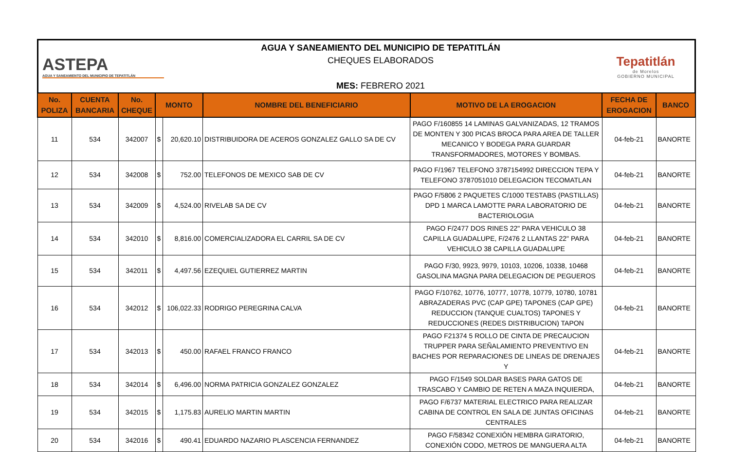ASTEPA
AGUA Y SANEAMIENTO DEL MUNICIPIO DE TEPATITLÁN
AGUA Y SANEAMIENTO DEL MUNICIPIO DE TEPATITLÁN
CHEQUES ELABORADOS
MES: FEBRERO 2021
Tepatitlán
de Morelos
GOBIERNO MUNICIPAL
| No. POLIZA | CUENTA BANCARIA | No. CHEQUE | MONTO | | NOMBRE DEL BENEFICIARIO | MOTIVO DE LA EROGACION | FECHA DE EROGACION | BANCO |
| --- | --- | --- | --- | --- | --- | --- | --- | --- |
| 11 | 534 | 342007 | $ | 20,620.10 | DISTRIBUIDORA DE ACEROS GONZALEZ GALLO SA DE CV | PAGO F/160855 14 LAMINAS GALVANIZADAS, 12 TRAMOS DE MONTEN Y 300 PICAS BROCA PARA AREA DE TALLER MECANICO Y BODEGA PARA GUARDAR TRANSFORMADORES, MOTORES Y BOMBAS. | 04-feb-21 | BANORTE |
| 12 | 534 | 342008 | $ | 752.00 | TELEFONOS DE MEXICO SAB DE CV | PAGO F/1967 TELEFONO 3787154992 DIRECCION TEPA Y TELEFONO 3787051010 DELEGACION TECOMATLAN | 04-feb-21 | BANORTE |
| 13 | 534 | 342009 | $ | 4,524.00 | RIVELAB SA DE CV | PAGO F/5806 2 PAQUETES C/1000 TESTABS (PASTILLAS) DPD 1 MARCA LAMOTTE PARA LABORATORIO DE BACTERIOLOGIA | 04-feb-21 | BANORTE |
| 14 | 534 | 342010 | $ | 8,816.00 | COMERCIALIZADORA EL CARRIL SA DE CV | PAGO F/2477 DOS RINES 22" PARA VEHICULO 38 CAPILLA GUADALUPE, F/2476 2 LLANTAS 22" PARA VEHICULO 38 CAPILLA GUADALUPE | 04-feb-21 | BANORTE |
| 15 | 534 | 342011 | $ | 4,497.56 | EZEQUIEL GUTIERREZ MARTIN | PAGO F/30, 9923, 9979, 10103, 10206, 10338, 10468 GASOLINA MAGNA PARA DELEGACION DE PEGUEROS | 04-feb-21 | BANORTE |
| 16 | 534 | 342012 | $ | 106,022.33 | RODRIGO PEREGRINA CALVA | PAGO F/10762, 10776, 10777, 10778, 10779, 10780, 10781 ABRAZADERAS PVC (CAP GPE) TAPONES (CAP GPE) REDUCCION (TANQUE CUALTOS) TAPONES Y REDUCCIONES (REDES DISTRIBUCION) TAPON | 04-feb-21 | BANORTE |
| 17 | 534 | 342013 | $ | 450.00 | RAFAEL FRANCO FRANCO | PAGO F21374 5 ROLLO DE CINTA DE PRECAUCION TRUPPER PARA SEÑALAMIENTO PREVENTIVO EN BACHES POR REPARACIONES DE LINEAS DE DRENAJES Y | 04-feb-21 | BANORTE |
| 18 | 534 | 342014 | $ | 6,496.00 | NORMA PATRICIA GONZALEZ GONZALEZ | PAGO F/1549 SOLDAR BASES PARA GATOS DE TRASCABO Y CAMBIO DE RETEN A MAZA INQUIERDA, | 04-feb-21 | BANORTE |
| 19 | 534 | 342015 | $ | 1,175.83 | AURELIO MARTIN MARTIN | PAGO F/6737 MATERIAL ELECTRICO PARA REALIZAR CABINA DE CONTROL EN SALA DE JUNTAS OFICINAS CENTRALES | 04-feb-21 | BANORTE |
| 20 | 534 | 342016 | $ | 490.41 | EDUARDO NAZARIO PLASCENCIA FERNANDEZ | PAGO F/58342 CONEXIÓN HEMBRA GIRATORIO, CONEXIÓN CODO, METROS DE MANGUERA ALTA | 04-feb-21 | BANORTE |